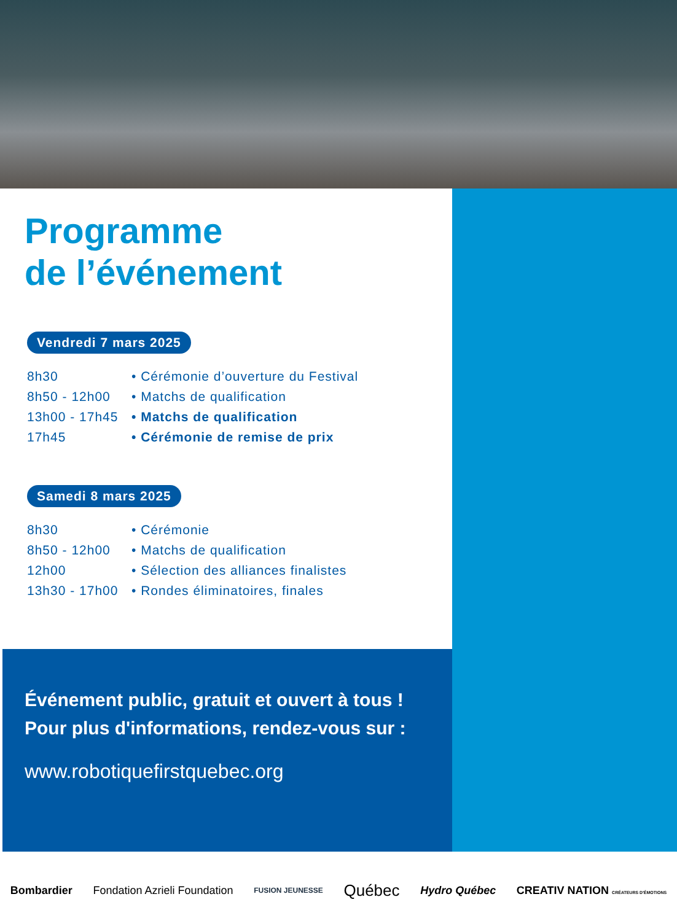Programme
de l’événement
Vendredi 7 mars 2025
8h30 • Cérémonie d’ouverture du Festival
8h50 - 12h00 • Matchs de qualification
13h00 - 17h45 • Matchs de qualification
17h45 • Cérémonie de remise de prix
Samedi 8 mars 2025
8h30 • Cérémonie
8h50 - 12h00 • Matchs de qualification
12h00 • Sélection des alliances finalistes
13h30 - 17h00 • Rondes éliminatoires, finales
Événement public, gratuit et ouvert à tous !
Pour plus d'informations, rendez-vous sur :
www.robotiquefirstquebec.org
Bombardier Fondation Azrieli Foundation FUSION JEUNESSE Québec Hydro Québec CREATIV NATION CRÉATEURS D'ÉMOTIONS